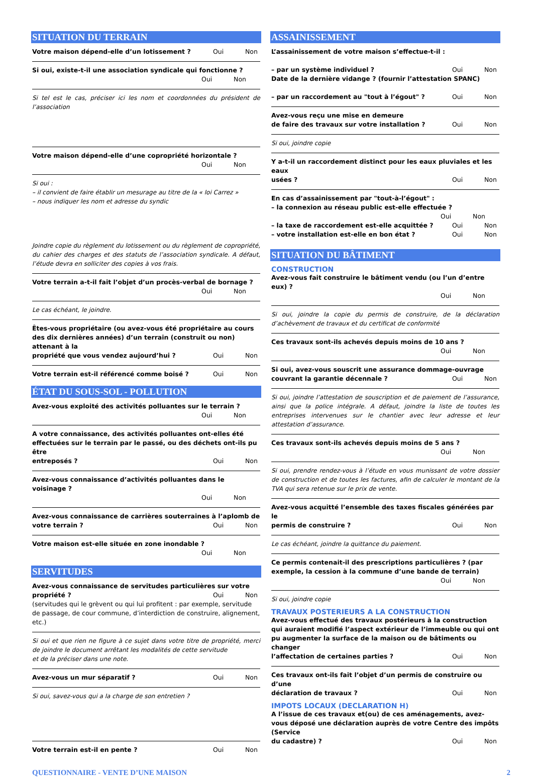SITUATION DU TERRAIN
Votre maison dépend-elle d’un lotissement ? Oui Non
Si oui, existe-t-il une association syndicale qui fonctionne ?
Oui Non
Si tel est le cas, préciser ici les nom et coordonnées du président de l’association
Votre maison dépend-elle d’une copropriété horizontale ?
Oui Non
Si oui :
– il convient de faire établir un mesurage au titre de la « loi Carrez »
– nous indiquer les nom et adresse du syndic
Joindre copie du règlement du lotissement ou du règlement de copropriété, du cahier des charges et des statuts de l’association syndicale. A défaut, l’étude devra en solliciter des copies à vos frais.
Votre terrain a-t-il fait l’objet d’un procès-verbal de bornage ?
Oui Non
Le cas échéant, le joindre.
Êtes-vous propriétaire (ou avez-vous été propriétaire au cours des dix dernières années) d’un terrain (construit ou non) attenant à la
propriété que vous vendez aujourd’hui ? Oui Non
Votre terrain est-il référencé comme boisé ? Oui Non
ÉTAT DU SOUS-SOL - POLLUTION
Avez-vous exploité des activités polluantes sur le terrain ?
Oui Non
A votre connaissance, des activités polluantes ont-elles été effectuées sur le terrain par le passé, ou des déchets ont-ils pu être
entreposés ? Oui Non
Avez-vous connaissance d’activités polluantes dans le voisinage ?
Oui Non
Avez-vous connaissance de carrières souterraines à l’aplomb de
votre terrain ? Oui Non
Votre maison est-elle située en zone inondable ?
Oui Non
SERVITUDES
Avez-vous connaissance de servitudes particulières sur votre
propriété ? Oui Non
(servitudes qui le grèvent ou qui lui profitent : par exemple, servitude de passage, de cour commune, d’interdiction de construire, alignement, etc.)
Si oui et que rien ne figure à ce sujet dans votre titre de propriété, merci de joindre le document arrêtant les modalités de cette servitude
et de la préciser dans une note.
Avez-vous un mur séparatif ? Oui Non
Si oui, savez-vous qui a la charge de son entretien ?
Votre terrain est-il en pente ? Oui Non
ASSAINISSEMENT
L’assainissement de votre maison s’effectue-t-il :
– par un système individuel ? Oui Non
Date de la dernière vidange ? (fournir l’attestation SPANC)
– par un raccordement au "tout à l’égout" ? Oui Non
Avez-vous reçu une mise en demeure
de faire des travaux sur votre installation ? Oui Non
Si oui, joindre copie
Y a-t-il un raccordement distinct pour les eaux pluviales et les eaux
usées ? Oui Non
En cas d’assainissement par "tout-à-l’égout" :
– la connexion au réseau public est-elle effectuée ?
Oui Non
– la taxe de raccordement est-elle acquittée ? Oui Non
– votre installation est-elle en bon état ? Oui Non
SITUATION DU BÂTIMENT
CONSTRUCTION
Avez-vous fait construire le bâtiment vendu (ou l’un d’entre eux) ?
Oui Non
Si oui, joindre la copie du permis de construire, de la déclaration d’achèvement de travaux et du certificat de conformité
Ces travaux sont-ils achevés depuis moins de 10 ans ?
Oui Non
Si oui, avez-vous souscrit une assurance dommage-ouvrage
couvrant la garantie décennale ? Oui Non
Si oui, joindre l’attestation de souscription et de paiement de l’assurance, ainsi que la police intégrale. A défaut, joindre la liste de toutes les entreprises intervenues sur le chantier avec leur adresse et leur attestation d’assurance.
Ces travaux sont-ils achevés depuis moins de 5 ans ?
Oui Non
Si oui, prendre rendez-vous à l’étude en vous munissant de votre dossier de construction et de toutes les factures, afin de calculer le montant de la TVA qui sera retenue sur le prix de vente.
Avez-vous acquitté l’ensemble des taxes fiscales générées par le
permis de construire ? Oui Non
Le cas échéant, joindre la quittance du paiement.
Ce permis contenait-il des prescriptions particulières ? (par exemple, la cession à la commune d’une bande de terrain)
Oui Non
Si oui, joindre copie
TRAVAUX POSTERIEURS A LA CONSTRUCTION
Avez-vous effectué des travaux postérieurs à la construction qui auraient modifié l’aspect extérieur de l’immeuble ou qui ont pu augmenter la surface de la maison ou de bâtiments ou changer
l’affectation de certaines parties ? Oui Non
Ces travaux ont-ils fait l’objet d’un permis de construire ou d’une
déclaration de travaux ? Oui Non
IMPOTS LOCAUX (DECLARATION H)
A l’issue de ces travaux et(ou) de ces aménagements, avez-vous déposé une déclaration auprès de votre Centre des impôts (Service
du cadastre) ? Oui Non
QUESTIONNAIRE - VENTE D’UNE MAISON 2